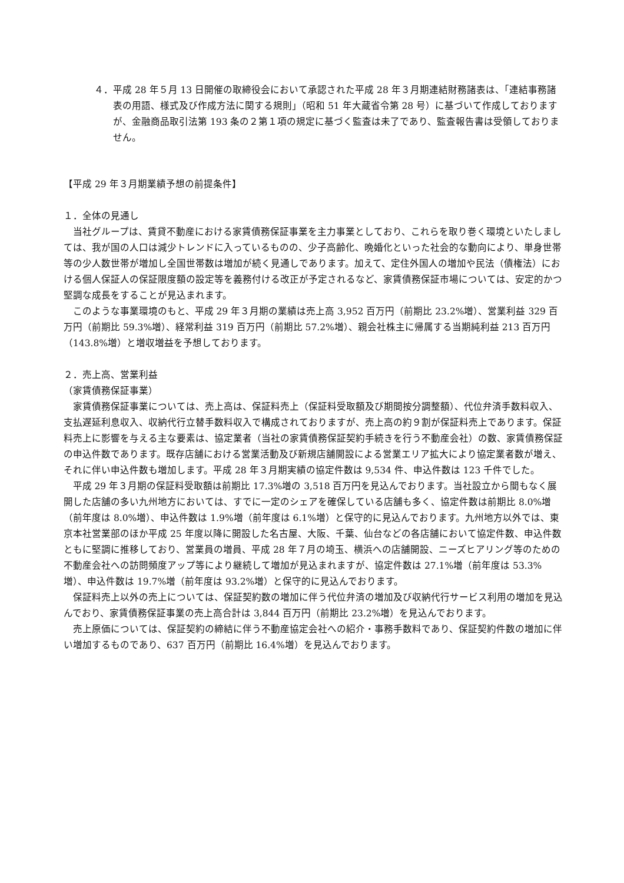４．平成 28 年５月 13 日開催の取締役会において承認された平成 28 年３月期連結財務諸表は、「連結事務諸表の用語、様式及び作成方法に関する規則」（昭和 51 年大蔵省令第 28 号）に基づいて作成しておりますが、金融商品取引法第 193 条の２第１項の規定に基づく監査は未了であり、監査報告書は受領しておりません。
【平成 29 年３月期業績予想の前提条件】
１．全体の見通し
当社グループは、賃貸不動産における家賃債務保証事業を主力事業としており、これらを取り巻く環境といたしましては、我が国の人口は減少トレンドに入っているものの、少子高齢化、晩婚化といった社会的な動向により、単身世帯等の少人数世帯が増加し全国世帯数は増加が続く見通しであります。加えて、定住外国人の増加や民法（債権法）における個人保証人の保証限度額の設定等を義務付ける改正が予定されるなど、家賃債務保証市場については、安定的かつ堅調な成長をすることが見込まれます。
このような事業環境のもと、平成 29 年３月期の業績は売上高 3,952 百万円（前期比 23.2%増）、営業利益 329 百万円（前期比 59.3%増）、経常利益 319 百万円（前期比 57.2%増）、親会社株主に帰属する当期純利益 213 百万円（143.8%増）と増収増益を予想しております。
２．売上高、営業利益
（家賃債務保証事業）
家賃債務保証事業については、売上高は、保証料売上（保証料受取額及び期間按分調整額）、代位弁済手数料収入、支払遅延利息収入、収納代行立替手数料収入で構成されておりますが、売上高の約９割が保証料売上であります。保証料売上に影響を与える主な要素は、協定業者（当社の家賃債務保証契約手続きを行う不動産会社）の数、家賃債務保証の申込件数であります。既存店舗における営業活動及び新規店舗開設による営業エリア拡大により協定業者数が増え、それに伴い申込件数も増加します。平成 28 年３月期実績の協定件数は 9,534 件、申込件数は 123 千件でした。
平成 29 年３月期の保証料受取額は前期比 17.3%増の 3,518 百万円を見込んでおります。当社設立から間もなく展開した店舗の多い九州地方においては、すでに一定のシェアを確保している店舗も多く、協定件数は前期比 8.0%増（前年度は 8.0%増）、申込件数は 1.9%増（前年度は 6.1%増）と保守的に見込んでおります。九州地方以外では、東京本社営業部のほか平成 25 年度以降に開設した名古屋、大阪、千葉、仙台などの各店舗において協定件数、申込件数ともに堅調に推移しており、営業員の増員、平成 28 年７月の埼玉、横浜への店舗開設、ニーズヒアリング等のための不動産会社への訪問頻度アップ等により継続して増加が見込まれますが、協定件数は 27.1%増（前年度は 53.3%増）、申込件数は 19.7%増（前年度は 93.2%増）と保守的に見込んでおります。
保証料売上以外の売上については、保証契約数の増加に伴う代位弁済の増加及び収納代行サービス利用の増加を見込んでおり、家賃債務保証事業の売上高合計は 3,844 百万円（前期比 23.2%増）を見込んでおります。
売上原価については、保証契約の締結に伴う不動産協定会社への紹介・事務手数料であり、保証契約件数の増加に伴い増加するものであり、637 百万円（前期比 16.4%増）を見込んでおります。